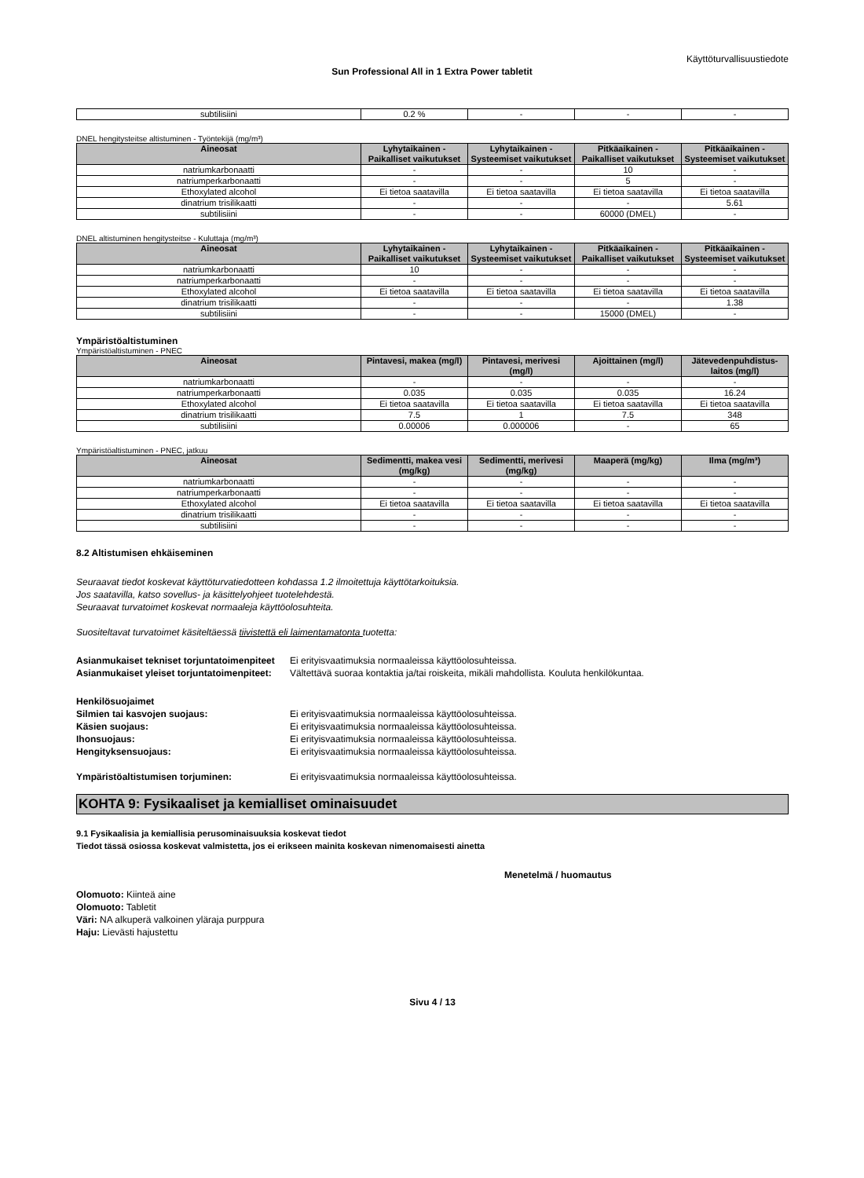Käyttöturvallisuustiedote
Sun Professional All in 1 Extra Power tabletit
| subtilisiini | 0.2 % | - | - | - |
DNEL hengitysteitse altistuminen - Työntekijä (mg/m³)
| Aineosat | Lyhytaikainen - Paikalliset vaikutukset | Lyhytaikainen - Systeemiset vaikutukset | Pitkäaikainen - Paikalliset vaikutukset | Pitkäaikainen - Systeemiset vaikutukset |
| --- | --- | --- | --- | --- |
| natriumkarbonaatti | - | - | 10 | - |
| natriumperkarbonaatti | - | - | 5 | - |
| Ethoxylated alcohol | Ei tietoa saatavilla | Ei tietoa saatavilla | Ei tietoa saatavilla | Ei tietoa saatavilla |
| dinatrium trisilikaatti | - | - | - | 5.61 |
| subtilisiini | - | - | 60000 (DMEL) | - |
DNEL altistuminen hengitysteitse - Kuluttaja (mg/m³)
| Aineosat | Lyhytaikainen - Paikalliset vaikutukset | Lyhytaikainen - Systeemiset vaikutukset | Pitkäaikainen - Paikalliset vaikutukset | Pitkäaikainen - Systeemiset vaikutukset |
| --- | --- | --- | --- | --- |
| natriumkarbonaatti | 10 | - | - | - |
| natriumperkarbonaatti | - | - | - | - |
| Ethoxylated alcohol | Ei tietoa saatavilla | Ei tietoa saatavilla | Ei tietoa saatavilla | Ei tietoa saatavilla |
| dinatrium trisilikaatti | - | - | - | 1.38 |
| subtilisiini | - | - | 15000 (DMEL) | - |
Ympäristöaltistuminen
Ympäristöaltistuminen - PNEC
| Aineosat | Pintavesi, makea (mg/l) | Pintavesi, merivesi (mg/l) | Ajoittainen (mg/l) | Jätevedenpuhdistus-laitos (mg/l) |
| --- | --- | --- | --- | --- |
| natriumkarbonaatti | - | - | - | - |
| natriumperkarbonaatti | 0.035 | 0.035 | 0.035 | 16.24 |
| Ethoxylated alcohol | Ei tietoa saatavilla | Ei tietoa saatavilla | Ei tietoa saatavilla | Ei tietoa saatavilla |
| dinatrium trisilikaatti | 7.5 | 1 | 7.5 | 348 |
| subtilisiini | 0.00006 | 0.000006 | - | 65 |
Ympäristöaltistuminen - PNEC, jatkuu
| Aineosat | Sedimentti, makea vesi (mg/kg) | Sedimentti, merivesi (mg/kg) | Maaperä (mg/kg) | Ilma (mg/m³) |
| --- | --- | --- | --- | --- |
| natriumkarbonaatti | - | - | - | - |
| natriumperkarbonaatti | - | - | - | - |
| Ethoxylated alcohol | Ei tietoa saatavilla | Ei tietoa saatavilla | Ei tietoa saatavilla | Ei tietoa saatavilla |
| dinatrium trisilikaatti | - | - | - | - |
| subtilisiini | - | - | - | - |
8.2 Altistumisen ehkäiseminen
Seuraavat tiedot koskevat käyttöturvatiedotteen kohdassa 1.2 ilmoitettuja käyttötarkoituksia.
Jos saatavilla, katso sovellus- ja käsittelyohjeet tuotelehdestä.
Seuraavat turvatoimet koskevat normaaleja käyttöolosuhteita.
Suositeltavat turvatoimet käsiteltäessä tiivistettä eli laimentamatonta tuotetta:
Asianmukaiset tekniset torjuntatoimenpiteet
Ei erityisvaatimuksia normaaleissa käyttöolosuhteissa.
Asianmukaiset yleiset torjuntatoimenpiteet:
Vältettävä suoraa kontaktia ja/tai roiskeita, mikäli mahdollista. Kouluta henkilökuntaa.
Henkilösuojaimet
Silmien tai kasvojen suojaus: Ei erityisvaatimuksia normaaleissa käyttöolosuhteissa.
Käsien suojaus: Ei erityisvaatimuksia normaaleissa käyttöolosuhteissa.
Ihonsuojaus: Ei erityisvaatimuksia normaaleissa käyttöolosuhteissa.
Hengityksensuojaus: Ei erityisvaatimuksia normaaleissa käyttöolosuhteissa.
Ympäristöaltistumisen torjuminen: Ei erityisvaatimuksia normaaleissa käyttöolosuhteissa.
KOHTA 9: Fysikaaliset ja kemialliset ominaisuudet
9.1 Fysikaalisia ja kemiallisia perusominaisuuksia koskevat tiedot
Tiedot tässä osiossa koskevat valmistetta, jos ei erikseen mainita koskevan nimenomaisesti ainetta
Menetelmä / huomautus
Olomuoto: Kiinteä aine
Olomuoto: Tabletit
Väri: NA alkuperä valkoinen yläraja purppura
Haju: Lievästi hajustettu
Sivu 4 / 13